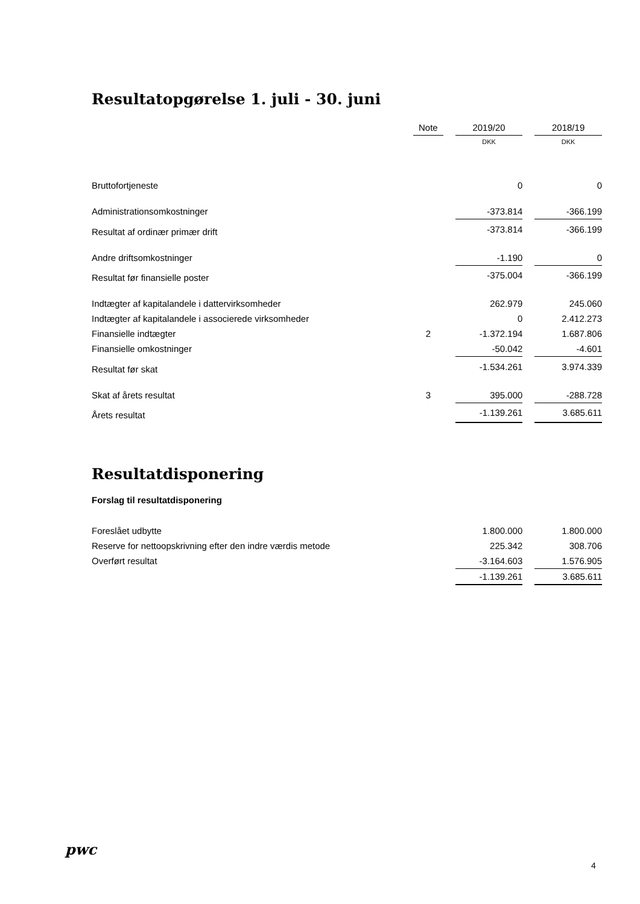Resultatopgørelse 1. juli - 30. juni
| | Note | | 2019/20 | | 2018/19 |
| | | | DKK | | DKK |
| Bruttofortjeneste | | | 0 | | 0 |
| Administrationsomkostninger | | | -373.814 | | -366.199 |
| Resultat af ordinær primær drift | | | -373.814 | | -366.199 |
| Andre driftsomkostninger | | | -1.190 | | 0 |
| Resultat før finansielle poster | | | -375.004 | | -366.199 |
| Indtægter af kapitalandele i dattervirksomheder | | | 262.979 | | 245.060 |
| Indtægter af kapitalandele i associerede virksomheder | | | 0 | | 2.412.273 |
| Finansielle indtægter | 2 | | -1.372.194 | | 1.687.806 |
| Finansielle omkostninger | | | -50.042 | | -4.601 |
| Resultat før skat | | | -1.534.261 | | 3.974.339 |
| Skat af årets resultat | 3 | | 395.000 | | -288.728 |
| Årets resultat | | | -1.139.261 | | 3.685.611 |
Resultatdisponering
Forslag til resultatdisponering
| Foreslået udbytte | | | 1.800.000 | | 1.800.000 |
| Reserve for nettoopskrivning efter den indre værdis metode | | | 225.342 | | 308.706 |
| Overført resultat | | | -3.164.603 | | 1.576.905 |
| | | | -1.139.261 | | 3.685.611 |
pwc
4